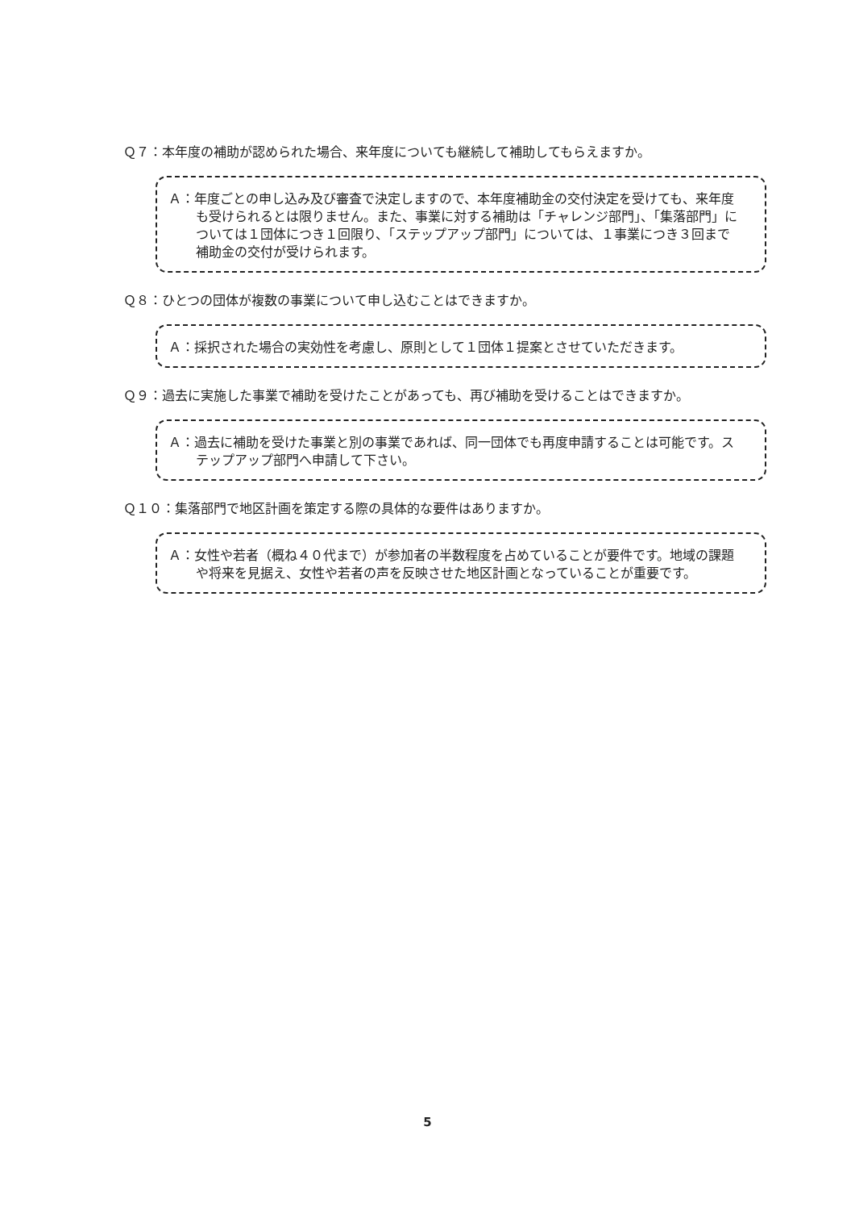Ｑ７：本年度の補助が認められた場合、来年度についても継続して補助してもらえますか。
Ａ：年度ごとの申し込み及び審査で決定しますので、本年度補助金の交付決定を受けても、来年度も受けられるとは限りません。また、事業に対する補助は「チャレンジ部門」、「集落部門」については１団体につき１回限り、「ステップアップ部門」については、１事業につき３回まで補助金の交付が受けられます。
Ｑ８：ひとつの団体が複数の事業について申し込むことはできますか。
Ａ：採択された場合の実効性を考慮し、原則として１団体１提案とさせていただきます。
Ｑ９：過去に実施した事業で補助を受けたことがあっても、再び補助を受けることはできますか。
Ａ：過去に補助を受けた事業と別の事業であれば、同一団体でも再度申請することは可能です。ステップアップ部門へ申請して下さい。
Ｑ１０：集落部門で地区計画を策定する際の具体的な要件はありますか。
Ａ：女性や若者（概ね４０代まで）が参加者の半数程度を占めていることが要件です。地域の課題や将来を見据え、女性や若者の声を反映させた地区計画となっていることが重要です。
5